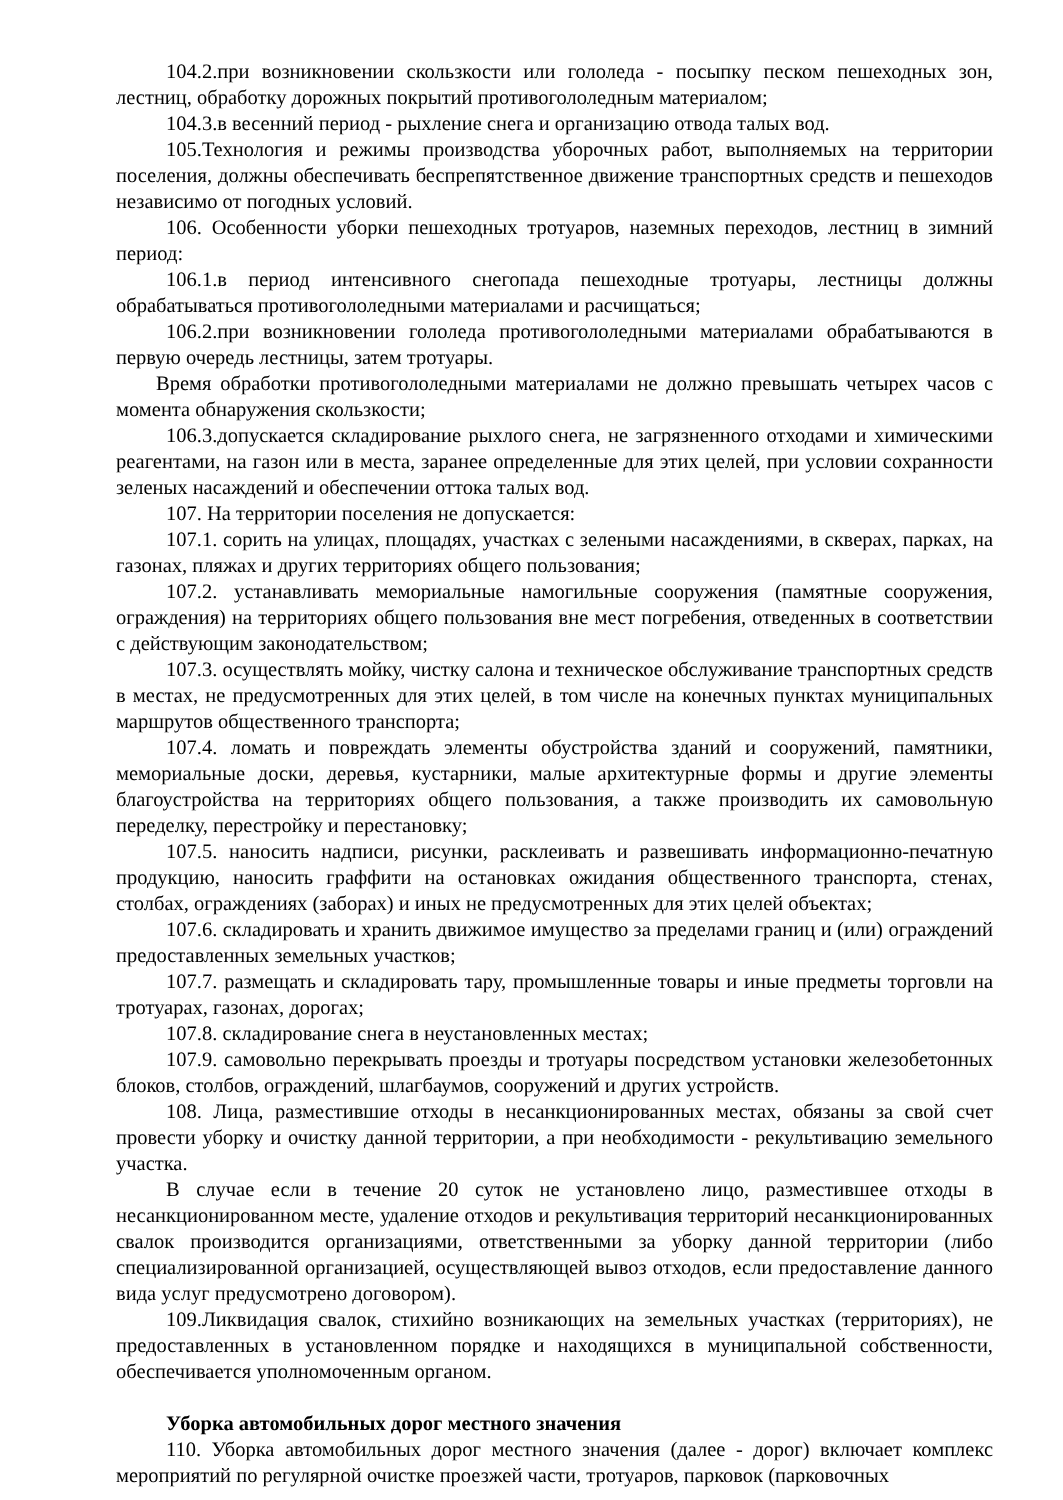104.2.при возникновении скользкости или гололеда - посыпку песком пешеходных зон, лестниц, обработку дорожных покрытий противогололедным материалом;
104.3.в весенний период - рыхление снега и организацию отвода талых вод.
105.Технология и режимы производства уборочных работ, выполняемых на территории поселения, должны обеспечивать беспрепятственное движение транспортных средств и пешеходов независимо от погодных условий.
106. Особенности уборки пешеходных тротуаров, наземных переходов, лестниц в зимний период:
106.1.в период интенсивного снегопада пешеходные тротуары, лестницы должны обрабатываться противогололедными материалами и расчищаться;
106.2.при возникновении гололеда противогололедными материалами обрабатываются в первую очередь лестницы, затем тротуары.
Время обработки противогололедными материалами не должно превышать четырех часов с момента обнаружения скользкости;
106.3.допускается складирование рыхлого снега, не загрязненного отходами и химическими реагентами, на газон или в места, заранее определенные для этих целей, при условии сохранности зеленых насаждений и обеспечении оттока талых вод.
107. На территории поселения не допускается:
107.1. сорить на улицах, площадях, участках с зелеными насаждениями, в скверах, парках, на газонах, пляжах и других территориях общего пользования;
107.2. устанавливать мемориальные намогильные сооружения (памятные сооружения, ограждения) на территориях общего пользования вне мест погребения, отведенных в соответствии с действующим законодательством;
107.3. осуществлять мойку, чистку салона и техническое обслуживание транспортных средств в местах, не предусмотренных для этих целей, в том числе на конечных пунктах муниципальных маршрутов общественного транспорта;
107.4. ломать и повреждать элементы обустройства зданий и сооружений, памятники, мемориальные доски, деревья, кустарники, малые архитектурные формы и другие элементы благоустройства на территориях общего пользования, а также производить их самовольную переделку, перестройку и перестановку;
107.5. наносить надписи, рисунки, расклеивать и развешивать информационно-печатную продукцию, наносить граффити на остановках ожидания общественного транспорта, стенах, столбах, ограждениях (заборах) и иных не предусмотренных для этих целей объектах;
107.6. складировать и хранить движимое имущество за пределами границ и (или) ограждений предоставленных земельных участков;
107.7. размещать и складировать тару, промышленные товары и иные предметы торговли на тротуарах, газонах, дорогах;
107.8. складирование снега в неустановленных местах;
107.9. самовольно перекрывать проезды и тротуары посредством установки железобетонных блоков, столбов, ограждений, шлагбаумов, сооружений и других устройств.
108. Лица, разместившие отходы в несанкционированных местах, обязаны за свой счет провести уборку и очистку данной территории, а при необходимости - рекультивацию земельного участка.
В случае если в течение 20 суток не установлено лицо, разместившее отходы в несанкционированном месте, удаление отходов и рекультивация территорий несанкционированных свалок производится организациями, ответственными за уборку данной территории (либо специализированной организацией, осуществляющей вывоз отходов, если предоставление данного вида услуг предусмотрено договором).
109.Ликвидация свалок, стихийно возникающих на земельных участках (территориях), не предоставленных в установленном порядке и находящихся в муниципальной собственности, обеспечивается уполномоченным органом.
Уборка автомобильных дорог местного значения
110. Уборка автомобильных дорог местного значения (далее - дорог) включает комплекс мероприятий по регулярной очистке проезжей части, тротуаров, парковок (парковочных